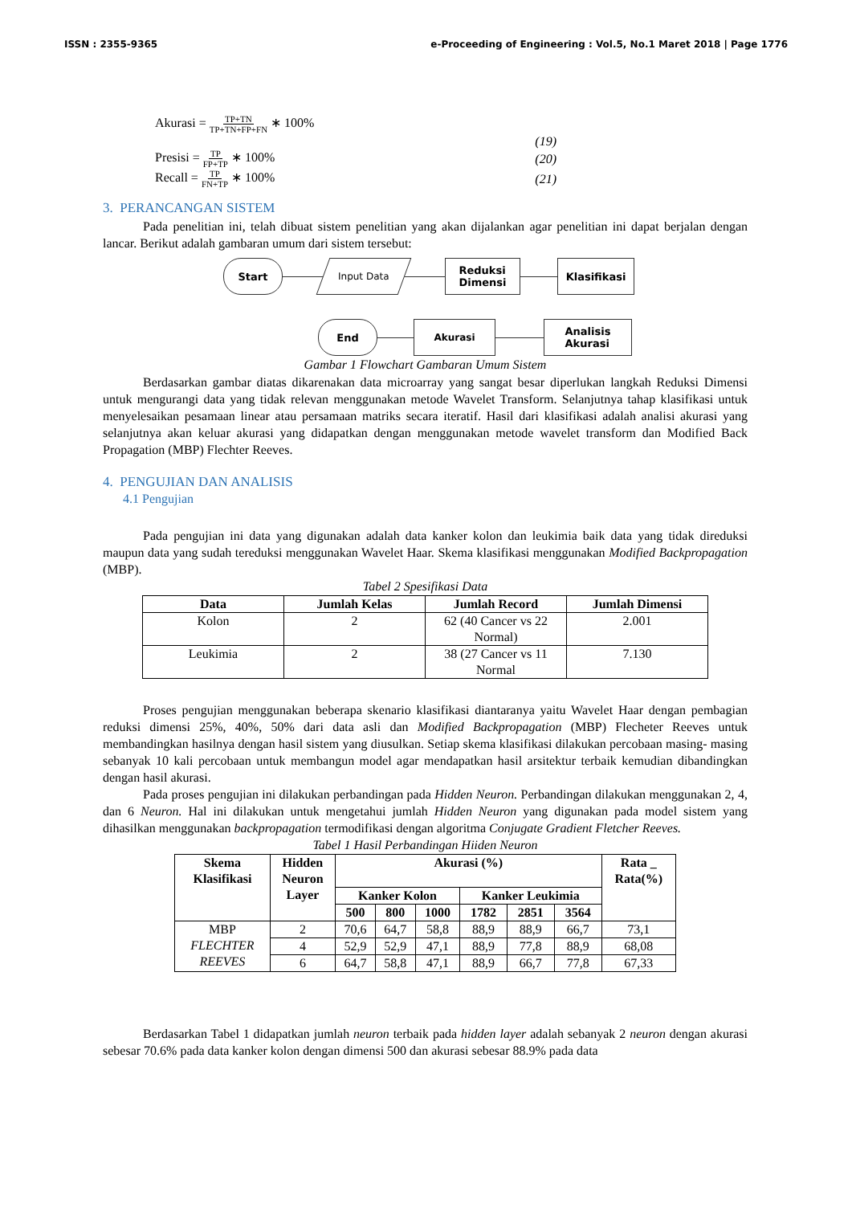ISSN : 2355-9365 e-Proceeding of Engineering : Vol.5, No.1 Maret 2018 | Page 1776
Akurasi = TP+TN TP+TN+FP+FN ∗ 100%
(19)
Presisi = TP FP+TP ∗ 100% (20)
Recall = TP FN+TP ∗ 100% (21)
3. PERANCANGAN SISTEM
Pada penelitian ini, telah dibuat sistem penelitian yang akan dijalankan agar penelitian ini dapat berjalan dengan lancar. Berikut adalah gambaran umum dari sistem tersebut:
Start Input Data Reduksi
Dimensi Klasifikasi
End Akurasi Analisis
Akurasi
Gambar 1 Flowchart Gambaran Umum Sistem
Berdasarkan gambar diatas dikarenakan data microarray yang sangat besar diperlukan langkah Reduksi Dimensi untuk mengurangi data yang tidak relevan menggunakan metode Wavelet Transform. Selanjutnya tahap klasifikasi untuk menyelesaikan pesamaan linear atau persamaan matriks secara iteratif. Hasil dari klasifikasi adalah analisi akurasi yang selanjutnya akan keluar akurasi yang didapatkan dengan menggunakan metode wavelet transform dan Modified Back Propagation (MBP) Flechter Reeves.
4. PENGUJIAN DAN ANALISIS
4.1 Pengujian
Pada pengujian ini data yang digunakan adalah data kanker kolon dan leukimia baik data yang tidak direduksi maupun data yang sudah tereduksi menggunakan Wavelet Haar. Skema klasifikasi menggunakan Modified Backpropagation (MBP).
Tabel 2 Spesifikasi Data
| Data | Jumlah Kelas | Jumlah Record | Jumlah Dimensi |
| --- | --- | --- | --- |
| Kolon | 2 | 62 (40 Cancer vs 22 Normal) | 2.001 |
| Leukimia | 2 | 38 (27 Cancer vs 11 Normal | 7.130 |
Proses pengujian menggunakan beberapa skenario klasifikasi diantaranya yaitu Wavelet Haar dengan pembagian reduksi dimensi 25%, 40%, 50% dari data asli dan Modified Backpropagation (MBP) Flecheter Reeves untuk membandingkan hasilnya dengan hasil sistem yang diusulkan. Setiap skema klasifikasi dilakukan percobaan masing- masing sebanyak 10 kali percobaan untuk membangun model agar mendapatkan hasil arsitektur terbaik kemudian dibandingkan dengan hasil akurasi.
Pada proses pengujian ini dilakukan perbandingan pada Hidden Neuron. Perbandingan dilakukan menggunakan 2, 4, dan 6 Neuron. Hal ini dilakukan untuk mengetahui jumlah Hidden Neuron yang digunakan pada model sistem yang dihasilkan menggunakan backpropagation termodifikasi dengan algoritma Conjugate Gradient Fletcher Reeves.
Tabel 1 Hasil Perbandingan Hiiden Neuron
| Skema Klasifikasi | Hidden Neuron Layer | Akurasi (%) | | | | | | Rata _ Rata(%) |
| --- | --- | --- | --- | --- | --- | --- | --- | --- |
| | | Kanker Kolon | | | Kanker Leukimia | | | |
| | | 500 | 800 | 1000 | 1782 | 2851 | 3564 | |
| MBP FLECHTER REEVES | 2 | 70,6 | 64,7 | 58,8 | 88,9 | 88,9 | 66,7 | 73,1 |
| | 4 | 52,9 | 52,9 | 47,1 | 88,9 | 77,8 | 88,9 | 68,08 |
| | 6 | 64,7 | 58,8 | 47,1 | 88,9 | 66,7 | 77,8 | 67,33 |
Berdasarkan Tabel 1 didapatkan jumlah neuron terbaik pada hidden layer adalah sebanyak 2 neuron dengan akurasi sebesar 70.6% pada data kanker kolon dengan dimensi 500 dan akurasi sebesar 88.9% pada data